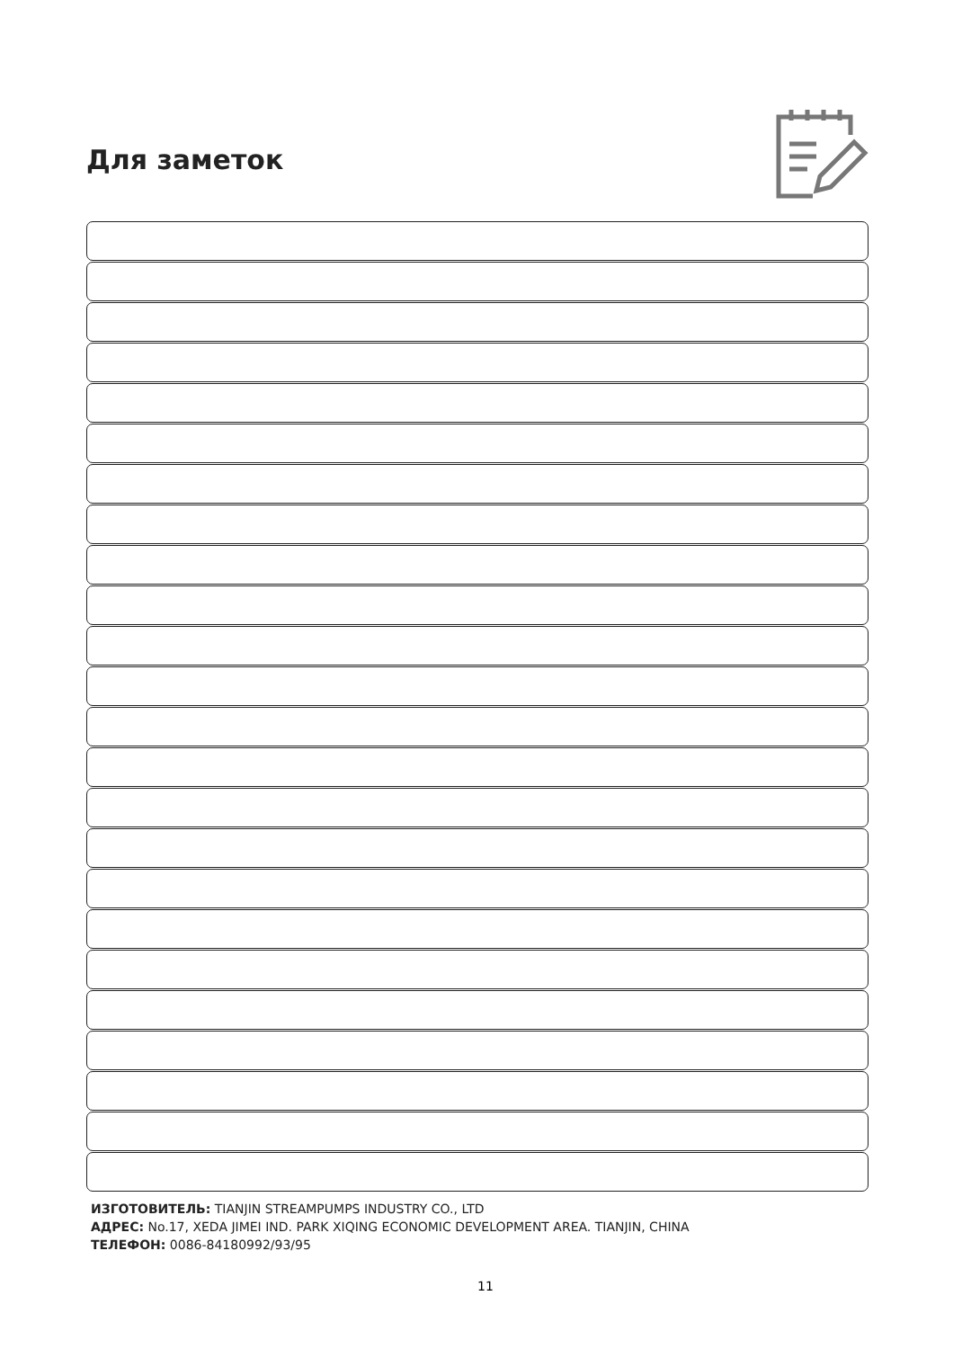Для заметок
ИЗГОТОВИТЕЛЬ: TIANJIN STREAMPUMPS INDUSTRY CO., LTD
АДРЕС: No.17, XEDA JIMEI IND. PARK XIQING ECONOMIC DEVELOPMENT AREA. TIANJIN, CHINA
ТЕЛЕФОН: 0086-84180992/93/95
11